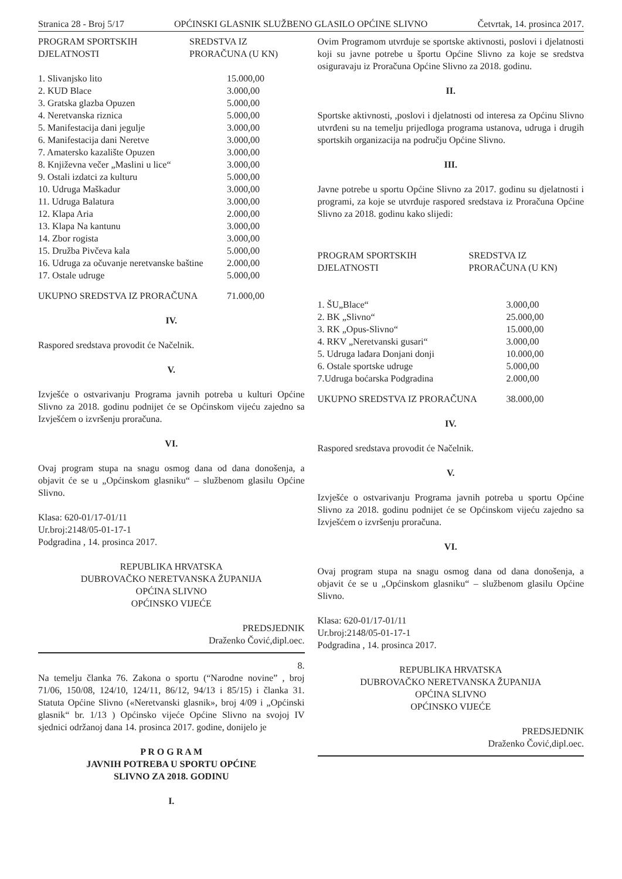Stranica 28 - Broj 5/17 OPĆINSKI GLASNIK SLUŽBENO GLASILO OPĆINE SLIVNO Četvrtak, 14. prosinca 2017.
| PROGRAM SPORTSKIH DJELATNOSTI | SREDSTVA IZ PRORAČUNA (U KN) |
| --- | --- |
| 1. Slivanjsko lito | 15.000,00 |
| 2. KUD Blace | 3.000,00 |
| 3. Gratska glazba Opuzen | 5.000,00 |
| 4. Neretvanska riznica | 5.000,00 |
| 5. Manifestacija dani jegulje | 3.000,00 |
| 6. Manifestacija dani Neretve | 3.000,00 |
| 7. Amatersko kazalište Opuzen | 3.000,00 |
| 8. Književna večer „Maslini u lice“ | 3.000,00 |
| 9. Ostali izdatci za kulturu | 5.000,00 |
| 10. Udruga Maškadur | 3.000,00 |
| 11. Udruga Balatura | 3.000,00 |
| 12. Klapa Aria | 2.000,00 |
| 13. Klapa Na kantunu | 3.000,00 |
| 14. Zbor rogista | 3.000,00 |
| 15. Družba Pivčeva kala | 5.000,00 |
| 16. Udruga za očuvanje neretvanske baštine | 2.000,00 |
| 17. Ostale udruge | 5.000,00 |
| UKUPNO SREDSTVA IZ PRORAČUNA | 71.000,00 |
IV.
Raspored sredstava provodit će Načelnik.
V.
Izvješće o ostvarivanju Programa javnih potreba u kulturi Općine Slivno za 2018. godinu podnijet će se Općinskom vijeću zajedno sa Izvješćem o izvršenju proračuna.
VI.
Ovaj program stupa na snagu osmog dana od dana donošenja, a objavit će se u „Općinskom glasniku“ – službenom glasilu Općine Slivno.
Klasa: 620-01/17-01/11
Ur.broj:2148/05-01-17-1
Podgradina , 14. prosinca 2017.
REPUBLIKA HRVATSKA
DUBROVAČKO NERETVANSKA ŽUPANIJA
OPĆINA SLIVNO
OPĆINSKO VIJEĆE
PREDSJEDNIK
Draženko Čović,dipl.oec.
8.
Na temelju članka 76. Zakona o sportu (“Narodne novine” , broj 71/06, 150/08, 124/10, 124/11, 86/12, 94/13 i 85/15) i članka 31. Statuta Općine Slivno («Neretvanski glasnik», broj 4/09 i „Općinski glasnik“ br. 1/13 ) Općinsko vijeće Općine Slivno na svojoj IV sjednici održanoj dana 14. prosinca 2017. godine, donijelo je
P R O G R A M
JAVNIH POTREBA U SPORTU OPĆINE
SLIVNO ZA 2018. GODINU
I.
Ovim Programom utvrđuje se sportske aktivnosti, poslovi i djelatnosti koji su javne potrebe u športu Općine Slivno za koje se sredstva osiguravaju iz Proračuna Općine Slivno za 2018. godinu.
II.
Sportske aktivnosti, ,poslovi i djelatnosti od interesa za Općinu Slivno utvrđeni su na temelju prijedloga programa ustanova, udruga i drugih sportskih organizacija na području Općine Slivno.
III.
Javne potrebe u sportu Općine Slivno za 2017. godinu su djelatnosti i programi, za koje se utvrđuje raspored sredstava iz Proračuna Općine Slivno za 2018. godinu kako slijedi:
| PROGRAM SPORTSKIH DJELATNOSTI | SREDSTVA IZ PRORAČUNA (U KN) |
| --- | --- |
| 1. ŠU„Blace“ | 3.000,00 |
| 2. BK „Slivno“ | 25.000,00 |
| 3. RK „Opus-Slivno“ | 15.000,00 |
| 4. RKV „Neretvanski gusari“ | 3.000,00 |
| 5. Udruga lađara Donjani donji | 10.000,00 |
| 6. Ostale sportske udruge | 5.000,00 |
| 7.Udruga boćarska Podgradina | 2.000,00 |
| UKUPNO SREDSTVA IZ PRORAČUNA | 38.000,00 |
IV.
Raspored sredstava provodit će Načelnik.
V.
Izvješće o ostvarivanju Programa javnih potreba u sportu Općine Slivno za 2018. godinu podnijet će se Općinskom vijeću zajedno sa Izvješćem o izvršenju proračuna.
VI.
Ovaj program stupa na snagu osmog dana od dana donošenja, a objavit će se u „Općinskom glasniku“ – službenom glasilu Općine Slivno.
Klasa: 620-01/17-01/11
Ur.broj:2148/05-01-17-1
Podgradina , 14. prosinca 2017.
REPUBLIKA HRVATSKA
DUBROVAČKO NERETVANSKA ŽUPANIJA
OPĆINA SLIVNO
OPĆINSKO VIJEĆE
PREDSJEDNIK
Draženko Čović,dipl.oec.